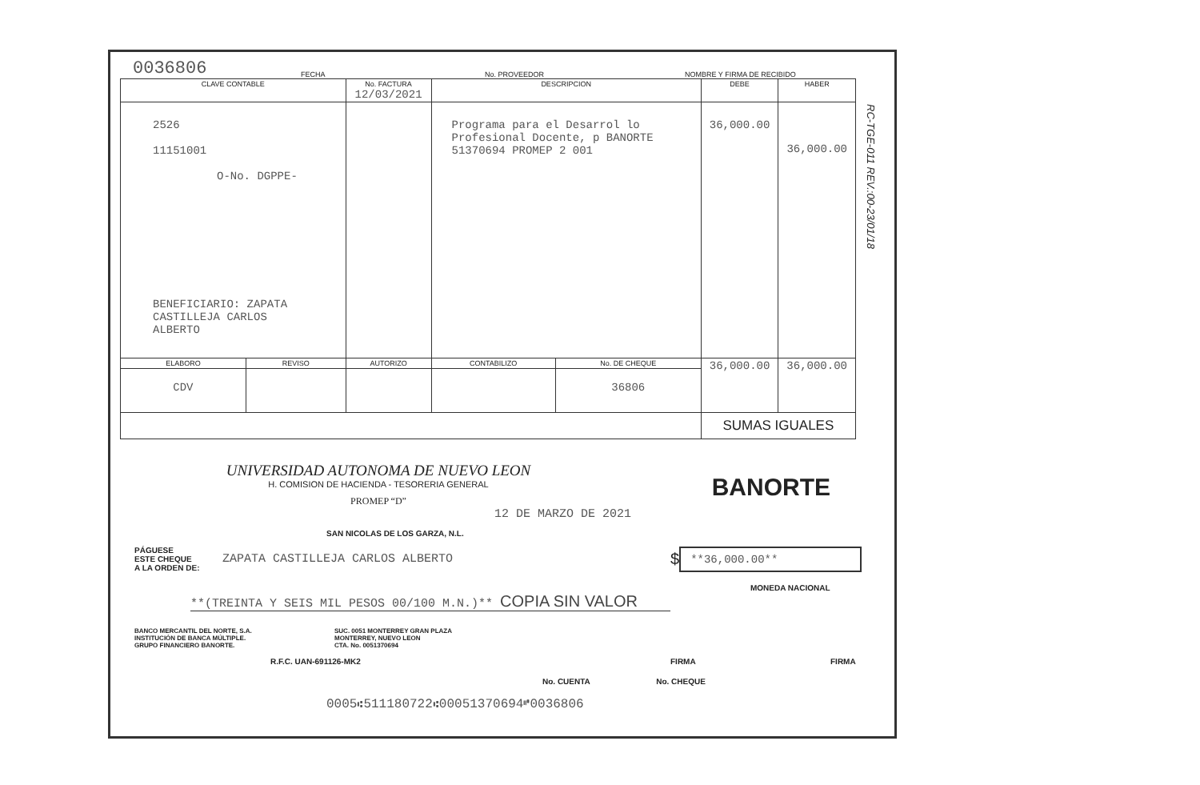0036806 FECHA No. PROVEEDOR NOMBRE Y FIRMA DE RECIBIDO
| CLAVE CONTABLE | | No. FACTURA 12/03/2021 | DESCRIPCION | | DEBE | HABER |
| --- | --- | --- | --- | --- | --- | --- |
| 2526 11151001 O-No. DGPPE- BENEFICIARIO: ZAPATA CASTILLEJA CARLOS ALBERTO | | | Programa para el Desarrol lo Profesional Docente, p BANORTE 51370694 PROMEP 2 001 | | 36,000.00 | 36,000.00 |
| ELABORO | REVISO | AUTORIZO | CONTABILIZO | No. DE CHEQUE | 36,000.00 | 36,000.00 |
| CDV | | | | 36806 | | |
| | | | | | SUMAS IGUALES | |
RC-TGE-011 REV.:00-23/01/18
UNIVERSIDAD AUTONOMA DE NUEVO LEON
H. COMISION DE HACIENDA - TESORERIA GENERAL
PROMEP “D”
BANORTE
12 DE MARZO DE 2021
SAN NICOLAS DE LOS GARZA, N.L.
PÁGUESE
ESTE CHEQUE
A LA ORDEN DE:
ZAPATA CASTILLEJA CARLOS ALBERTO
$
**36,000.00**
MONEDA NACIONAL
**(TREINTA Y SEIS MIL PESOS 00/100 M.N.)** COPIA SIN VALOR
BANCO MERCANTIL DEL NORTE, S.A.
INSTITUCIÓN DE BANCA MÚLTIPLE.
GRUPO FINANCIERO BANORTE.
SUC. 0051 MONTERREY GRAN PLAZA
MONTERREY, NUEVO LEON
CTA. No. 0051370694
R.F.C. UAN-691126-MK2 FIRMA FIRMA
No. CUENTA No. CHEQUE
0005⑆511180722⑆00051370694⑈0036806